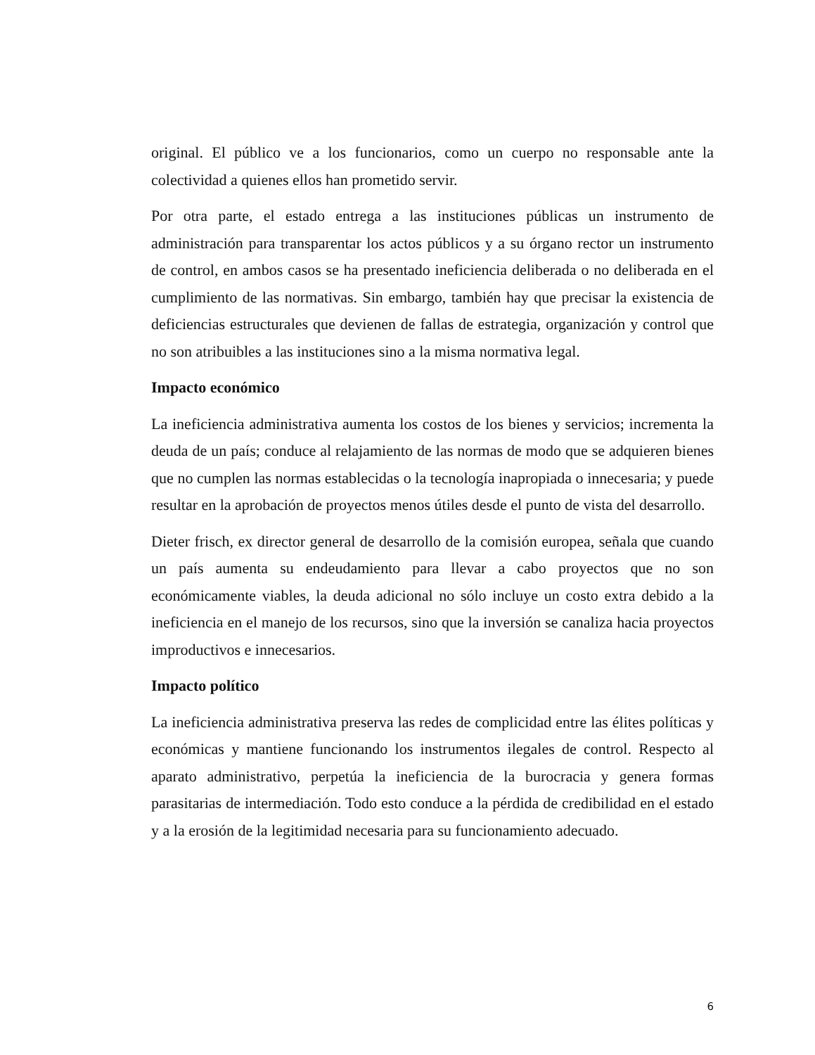original. El público ve a los funcionarios, como un cuerpo no responsable ante la colectividad a quienes ellos han prometido servir.
Por otra parte, el estado entrega a las instituciones públicas un instrumento de administración para transparentar los actos públicos y a su órgano rector un instrumento de control, en ambos casos se ha presentado ineficiencia deliberada o no deliberada en el cumplimiento de las normativas. Sin embargo, también hay que precisar la existencia de deficiencias estructurales que devienen de fallas de estrategia, organización y control que no son atribuibles a las instituciones sino a la misma normativa legal.
Impacto económico
La ineficiencia administrativa aumenta los costos de los bienes y servicios; incrementa la deuda de un país; conduce al relajamiento de las normas de modo que se adquieren bienes que no cumplen las normas establecidas o la tecnología inapropiada o innecesaria; y puede resultar en la aprobación de proyectos menos útiles desde el punto de vista del desarrollo.
Dieter frisch, ex director general de desarrollo de la comisión europea, señala que cuando un país aumenta su endeudamiento para llevar a cabo proyectos que no son económicamente viables, la deuda adicional no sólo incluye un costo extra debido a la ineficiencia en el manejo de los recursos, sino que la inversión se canaliza hacia proyectos improductivos e innecesarios.
Impacto político
La ineficiencia administrativa preserva las redes de complicidad entre las élites políticas y económicas y mantiene funcionando los instrumentos ilegales de control. Respecto al aparato administrativo, perpetúa la ineficiencia de la burocracia y genera formas parasitarias de intermediación. Todo esto conduce a la pérdida de credibilidad en el estado y a la erosión de la legitimidad necesaria para su funcionamiento adecuado.
6